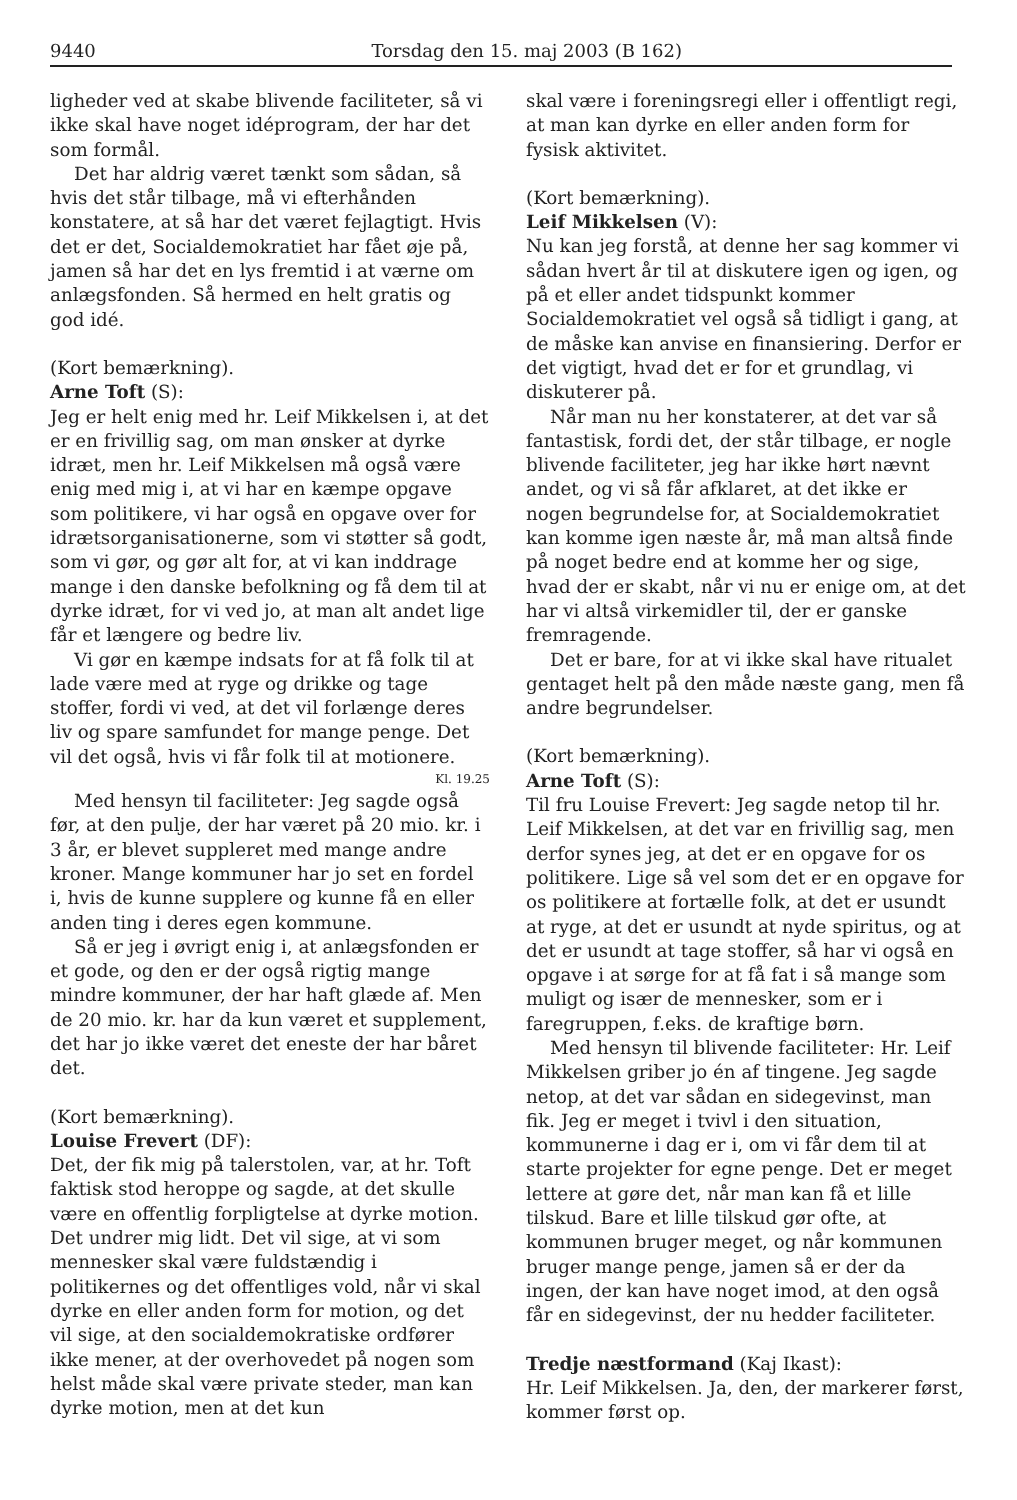9440 Torsdag den 15. maj 2003 (B 162)
ligheder ved at skabe blivende faciliteter, så vi ikke skal have noget idéprogram, der har det som formål.
Det har aldrig været tænkt som sådan, så hvis det står tilbage, må vi efterhånden konstatere, at så har det været fejlagtigt. Hvis det er det, Socialdemokratiet har fået øje på, jamen så har det en lys fremtid i at værne om anlægsfonden. Så hermed en helt gratis og god idé.
(Kort bemærkning).
Arne Toft (S):
Jeg er helt enig med hr. Leif Mikkelsen i, at det er en frivillig sag, om man ønsker at dyrke idræt, men hr. Leif Mikkelsen må også være enig med mig i, at vi har en kæmpe opgave som politikere, vi har også en opgave over for idrætsorganisationerne, som vi støtter så godt, som vi gør, og gør alt for, at vi kan inddrage mange i den danske befolkning og få dem til at dyrke idræt, for vi ved jo, at man alt andet lige får et længere og bedre liv.
Vi gør en kæmpe indsats for at få folk til at lade være med at ryge og drikke og tage stoffer, fordi vi ved, at det vil forlænge deres liv og spare samfundet for mange penge. Det vil det også, hvis vi får folk til at motionere.
Kl. 19.25
Med hensyn til faciliteter: Jeg sagde også før, at den pulje, der har været på 20 mio. kr. i 3 år, er blevet suppleret med mange andre kroner. Mange kommuner har jo set en fordel i, hvis de kunne supplere og kunne få en eller anden ting i deres egen kommune.
Så er jeg i øvrigt enig i, at anlægsfonden er et gode, og den er der også rigtig mange mindre kommuner, der har haft glæde af. Men de 20 mio. kr. har da kun været et supplement, det har jo ikke været det eneste der har båret det.
(Kort bemærkning).
Louise Frevert (DF):
Det, der fik mig på talerstolen, var, at hr. Toft faktisk stod heroppe og sagde, at det skulle være en offentlig forpligtelse at dyrke motion. Det undrer mig lidt. Det vil sige, at vi som mennesker skal være fuldstændig i politikernes og det offentliges vold, når vi skal dyrke en eller anden form for motion, og det vil sige, at den socialdemokratiske ordfører ikke mener, at der overhovedet på nogen som helst måde skal være private steder, man kan dyrke motion, men at det kun
skal være i foreningsregi eller i offentligt regi, at man kan dyrke en eller anden form for fysisk aktivitet.
(Kort bemærkning).
Leif Mikkelsen (V):
Nu kan jeg forstå, at denne her sag kommer vi sådan hvert år til at diskutere igen og igen, og på et eller andet tidspunkt kommer Socialdemokratiet vel også så tidligt i gang, at de måske kan anvise en finansiering. Derfor er det vigtigt, hvad det er for et grundlag, vi diskuterer på.
Når man nu her konstaterer, at det var så fantastisk, fordi det, der står tilbage, er nogle blivende faciliteter, jeg har ikke hørt nævnt andet, og vi så får afklaret, at det ikke er nogen begrundelse for, at Socialdemokratiet kan komme igen næste år, må man altså finde på noget bedre end at komme her og sige, hvad der er skabt, når vi nu er enige om, at det har vi altså virkemidler til, der er ganske fremragende.
Det er bare, for at vi ikke skal have ritualet gentaget helt på den måde næste gang, men få andre begrundelser.
(Kort bemærkning).
Arne Toft (S):
Til fru Louise Frevert: Jeg sagde netop til hr. Leif Mikkelsen, at det var en frivillig sag, men derfor synes jeg, at det er en opgave for os politikere. Lige så vel som det er en opgave for os politikere at fortælle folk, at det er usundt at ryge, at det er usundt at nyde spiritus, og at det er usundt at tage stoffer, så har vi også en opgave i at sørge for at få fat i så mange som muligt og især de mennesker, som er i faregruppen, f.eks. de kraftige børn.
Med hensyn til blivende faciliteter: Hr. Leif Mikkelsen griber jo én af tingene. Jeg sagde netop, at det var sådan en sidegevinst, man fik. Jeg er meget i tvivl i den situation, kommunerne i dag er i, om vi får dem til at starte projekter for egne penge. Det er meget lettere at gøre det, når man kan få et lille tilskud. Bare et lille tilskud gør ofte, at kommunen bruger meget, og når kommunen bruger mange penge, jamen så er der da ingen, der kan have noget imod, at den også får en sidegevinst, der nu hedder faciliteter.
Tredje næstformand (Kaj Ikast):
Hr. Leif Mikkelsen. Ja, den, der markerer først, kommer først op.